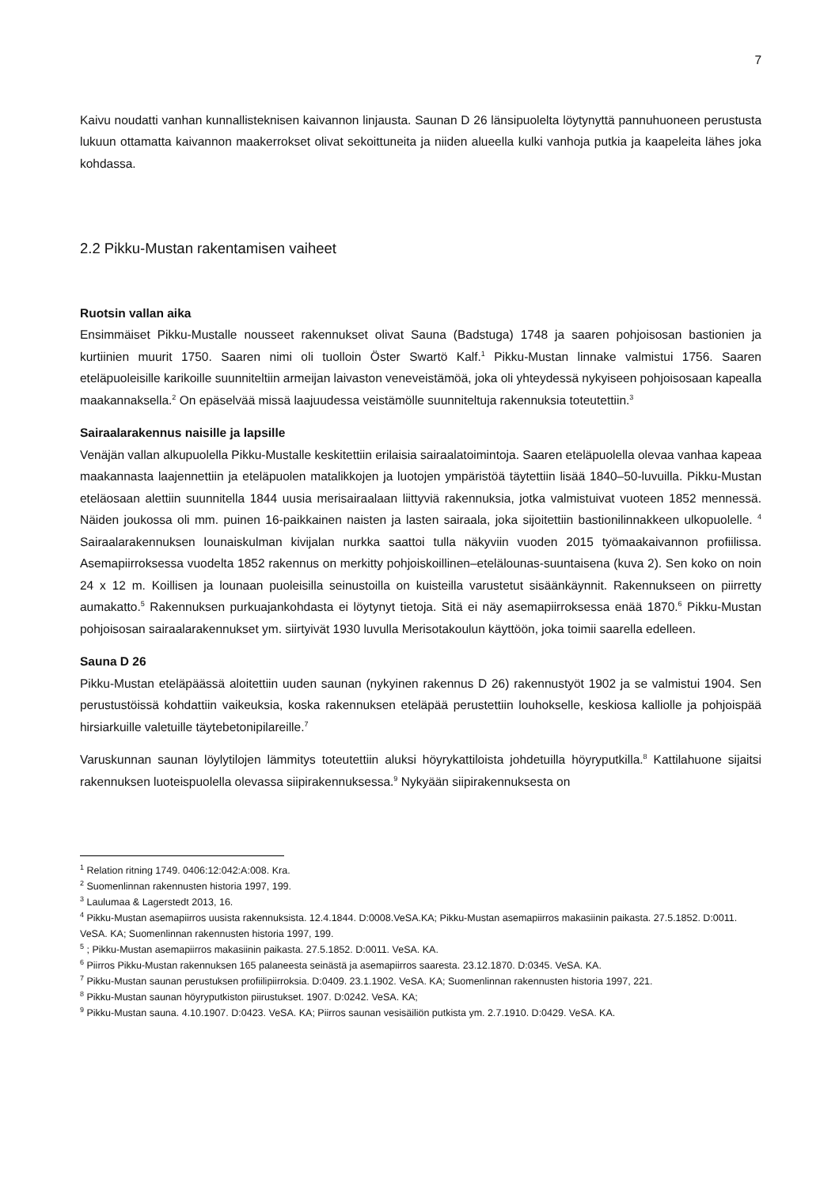7
Kaivu noudatti vanhan kunnallisteknisen kaivannon linjausta. Saunan D 26 länsipuolelta löytynyttä pannuhuoneen perustusta lukuun ottamatta kaivannon maakerrokset olivat sekoittuneita ja niiden alueella kulki vanhoja putkia ja kaapeleita lähes joka kohdassa.
2.2 Pikku-Mustan rakentamisen vaiheet
Ruotsin vallan aika
Ensimmäiset Pikku-Mustalle nousseet rakennukset olivat Sauna (Badstuga) 1748 ja saaren pohjoisosan bastionien ja kurtiinien muurit 1750. Saaren nimi oli tuolloin Öster Swartö Kalf.<sup>1</sup> Pikku-Mustan linnake valmistui 1756. Saaren eteläpuoleisille karikoille suunniteltiin armeijan laivaston veneveistämöä, joka oli yhteydessä nykyiseen pohjoisosaan kapealla maakannaksella.<sup>2</sup> On epäselvää missä laajuudessa veistämölle suunniteltuja rakennuksia toteutettiin.<sup>3</sup>
Sairaalarakennus naisille ja lapsille
Venäjän vallan alkupuolella Pikku-Mustalle keskitettiin erilaisia sairaalatoimintoja. Saaren eteläpuolella olevaa vanhaa kapeaa maakannasta laajennettiin ja eteläpuolen matalikkojen ja luotojen ympäristöä täytettiin lisää 1840–50-luvuilla. Pikku-Mustan eteläosaan alettiin suunnitella 1844 uusia merisairaalaan liittyviä rakennuksia, jotka valmistuivat vuoteen 1852 mennessä. Näiden joukossa oli mm. puinen 16-paikkainen naisten ja lasten sairaala, joka sijoitettiin bastionilinnakkeen ulkopuolelle. <sup>4</sup> Sairaalarakennuksen lounaiskulman kivijalan nurkka saattoi tulla näkyviin vuoden 2015 työmaakaivannon profiilissa. Asemapiirroksessa vuodelta 1852 rakennus on merkitty pohjoiskoillinen–etelälounas-suuntaisena (kuva 2). Sen koko on noin 24 x 12 m. Koillisen ja lounaan puoleisilla seinustoilla on kuisteilla varustetut sisäänkäynnit. Rakennukseen on piirretty aumakatto.<sup>5</sup> Rakennuksen purkuajankohdasta ei löytynyt tietoja. Sitä ei näy asemapiirroksessa enää 1870.<sup>6</sup> Pikku-Mustan pohjoisosan sairaalarakennukset ym. siirtyivät 1930 luvulla Merisotakoulun käyttöön, joka toimii saarella edelleen.
Sauna D 26
Pikku-Mustan eteläpäässä aloitettiin uuden saunan (nykyinen rakennus D 26) rakennustyöt 1902 ja se valmistui 1904. Sen perustustöissä kohdattiin vaikeuksia, koska rakennuksen eteläpää perustettiin louhokselle, keskiosa kalliolle ja pohjoispää hirsiarkuille valetuille täytebetonipilareille.<sup>7</sup>
Varuskunnan saunan löylytilojen lämmitys toteutettiin aluksi höyrykattiloista johdetuilla höyryputkilla.<sup>8</sup> Kattilahuone sijaitsi rakennuksen luoteispuolella olevassa siipirakennuksessa.<sup>9</sup> Nykyään siipirakennuksesta on
<sup>1</sup> Relation ritning 1749. 0406:12:042:A:008. Kra.
<sup>2</sup> Suomenlinnan rakennusten historia 1997, 199.
<sup>3</sup> Laulumaa & Lagerstedt 2013, 16.
<sup>4</sup> Pikku-Mustan asemapiirros uusista rakennuksista. 12.4.1844. D:0008.VeSA.KA; Pikku-Mustan asemapiirros makasiinin paikasta. 27.5.1852. D:0011. VeSA. KA; Suomenlinnan rakennusten historia 1997, 199.
<sup>5</sup> ; Pikku-Mustan asemapiirros makasiinin paikasta. 27.5.1852. D:0011. VeSA. KA.
<sup>6</sup> Piirros Pikku-Mustan rakennuksen 165 palaneesta seinästä ja asemapiirros saaresta. 23.12.1870. D:0345. VeSA. KA.
<sup>7</sup> Pikku-Mustan saunan perustuksen profiilipiirroksia. D:0409. 23.1.1902. VeSA. KA; Suomenlinnan rakennusten historia 1997, 221.
<sup>8</sup> Pikku-Mustan saunan höyryputkiston piirustukset. 1907. D:0242. VeSA. KA;
<sup>9</sup> Pikku-Mustan sauna. 4.10.1907. D:0423. VeSA. KA; Piirros saunan vesisäiliön putkista ym. 2.7.1910. D:0429. VeSA. KA.